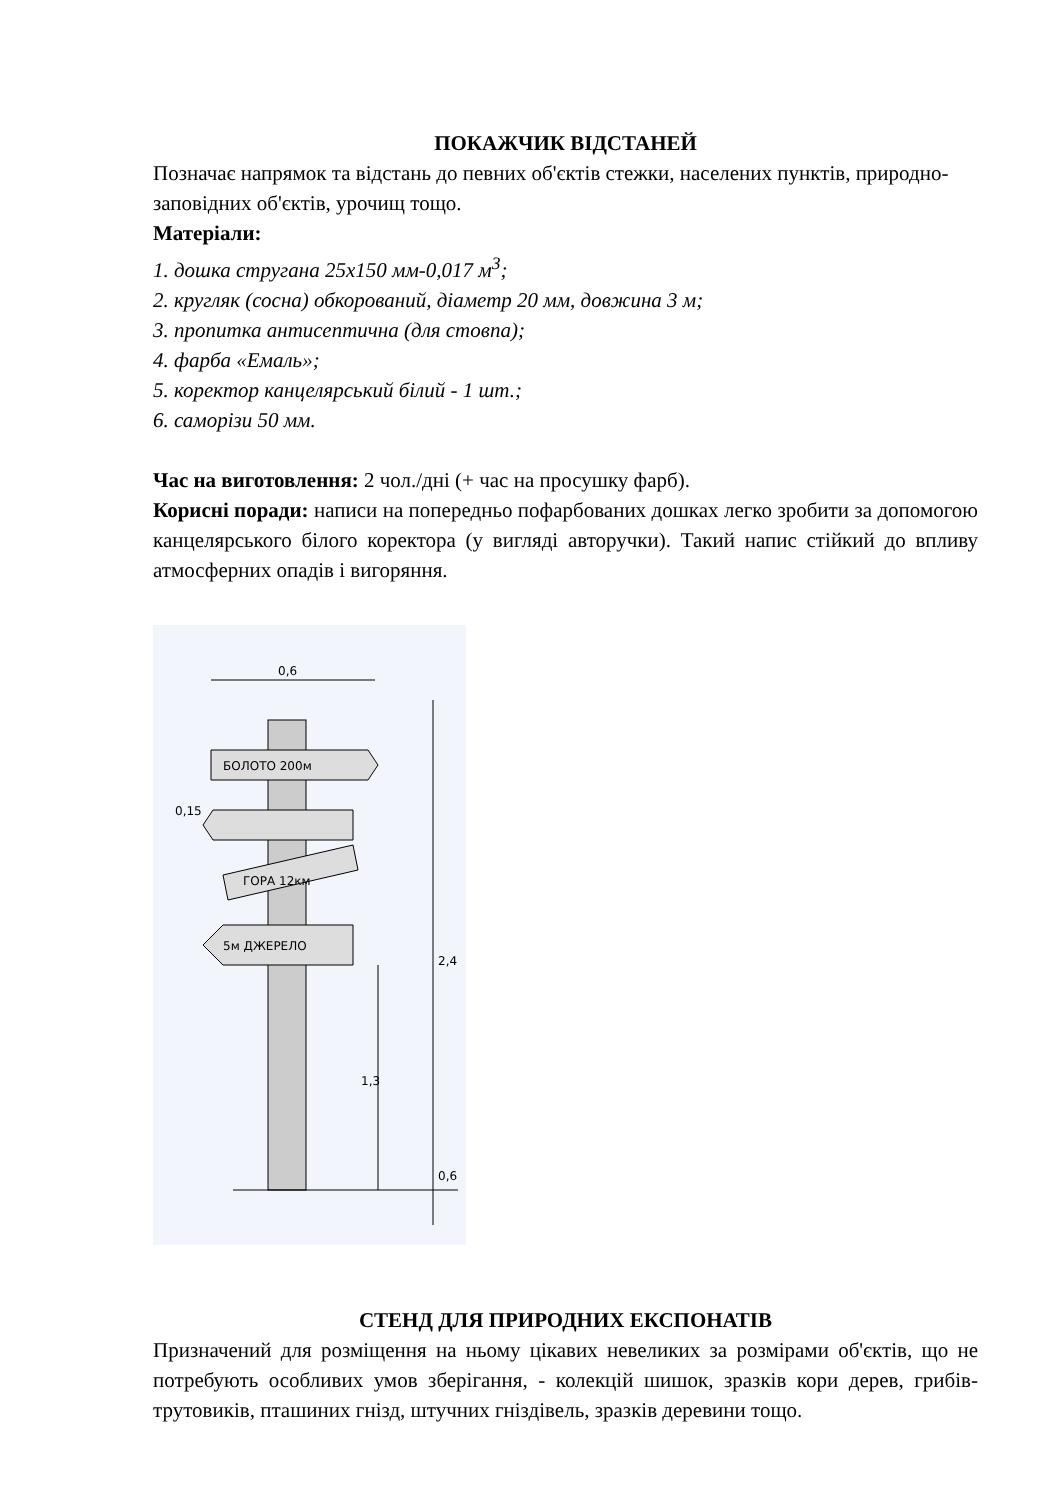ПОКАЖЧИК ВІДСТАНЕЙ
Позначає напрямок та відстань до певних об'єктів стежки, населених пунктів, природно-заповідних об'єктів, урочищ тощо.
Матеріали:
1. дошка стругана 25х150 мм-0,017 м<sup>3</sup>;
2. кругляк (сосна) обкорований, діаметр 20 мм, довжина 3 м;
3. пропитка антисептична (для стовпа);
4. фарба «Емаль»;
5. коректор канцелярський білий - 1 шт.;
6. саморізи 50 мм.
Час на виготовлення: 2 чол./дні (+ час на просушку фарб).
Корисні поради: написи на попередньо пофарбованих дошках легко зробити за допомогою канцелярського білого коректора (у вигляді авторучки). Такий напис стійкий до впливу атмосферних опадів і вигоряння.
0,6
БОЛОТО 200м
ГОРА 12км
5м ДЖЕРЕЛО
2,4
0,6
1,3
0,15
СТЕНД ДЛЯ ПРИРОДНИХ ЕКСПОНАТІВ
Призначений для розміщення на ньому цікавих невеликих за розмірами об'єктів, що не потребують особливих умов зберігання, - колекцій шишок, зразків кори дерев, грибів-трутовиків, пташиних гнізд, штучних гніздівель, зразків деревини тощо.